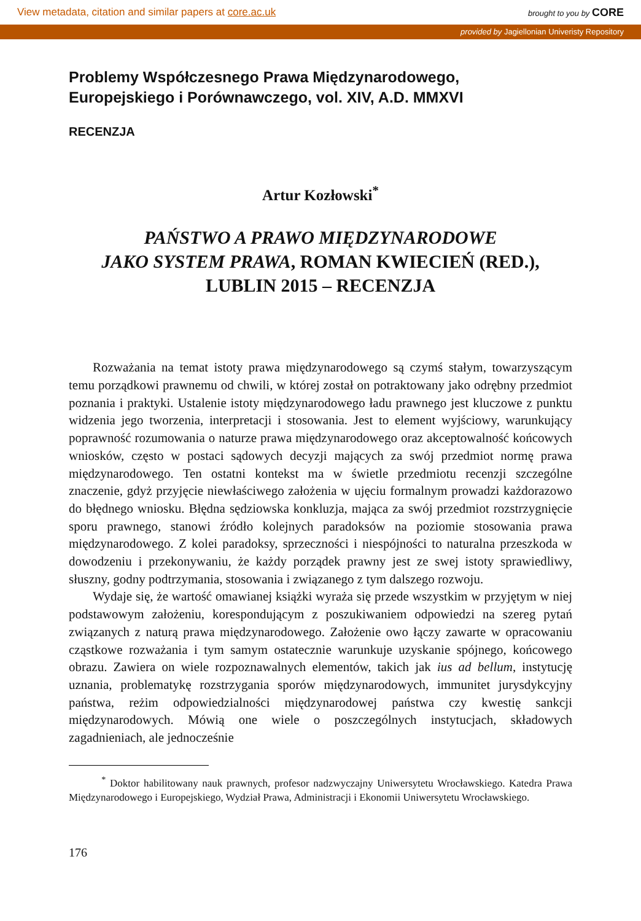View metadata, citation and similar papers at core.ac.uk brought to you by CORE
provided by Jagiellonian Univeristy Repository
Problemy Współczesnego Prawa Międzynarodowego,
Europejskiego i Porównawczego, vol. XIV, A.D. MMXVI
RECENZJA
Artur Kozłowski<sup>*</sup>
PAŃSTWO A PRAWO MIĘDZYNARODOWE
JAKO SYSTEM PRAWA, ROMAN KWIECIEŃ (RED.),
LUBLIN 2015 – RECENZJA
Rozważania na temat istoty prawa międzynarodowego są czymś stałym, towarzyszącym temu porządkowi prawnemu od chwili, w której został on potraktowany jako odrębny przedmiot poznania i praktyki. Ustalenie istoty międzynarodowego ładu prawnego jest kluczowe z punktu widzenia jego tworzenia, interpretacji i stosowania. Jest to element wyjściowy, warunkujący poprawność rozumowania o naturze prawa międzynarodowego oraz akceptowalność końcowych wniosków, często w postaci sądowych decyzji mających za swój przedmiot normę prawa międzynarodowego. Ten ostatni kontekst ma w świetle przedmiotu recenzji szczególne znaczenie, gdyż przyjęcie niewłaściwego założenia w ujęciu formalnym prowadzi każdorazowo do błędnego wniosku. Błędna sędziowska konkluzja, mająca za swój przedmiot rozstrzygnięcie sporu prawnego, stanowi źródło kolejnych paradoksów na poziomie stosowania prawa międzynarodowego. Z kolei paradoksy, sprzeczności i niespójności to naturalna przeszkoda w dowodzeniu i przekonywaniu, że każdy porządek prawny jest ze swej istoty sprawiedliwy, słuszny, godny podtrzymania, stosowania i związanego z tym dalszego rozwoju.
Wydaje się, że wartość omawianej książki wyraża się przede wszystkim w przyjętym w niej podstawowym założeniu, korespondującym z poszukiwaniem odpowiedzi na szereg pytań związanych z naturą prawa międzynarodowego. Założenie owo łączy zawarte w opracowaniu cząstkowe rozważania i tym samym ostatecznie warunkuje uzyskanie spójnego, końcowego obrazu. Zawiera on wiele rozpoznawalnych elementów, takich jak ius ad bellum, instytucję uznania, problematykę rozstrzygania sporów międzynarodowych, immunitet jurysdykcyjny państwa, reżim odpowiedzialności międzynarodowej państwa czy kwestię sankcji międzynarodowych. Mówią one wiele o poszczególnych instytucjach, składowych zagadnieniach, ale jednocześnie
<sup>*</sup> Doktor habilitowany nauk prawnych, profesor nadzwyczajny Uniwersytetu Wrocławskiego. Katedra Prawa Międzynarodowego i Europejskiego, Wydział Prawa, Administracji i Ekonomii Uniwersytetu Wrocławskiego.
176